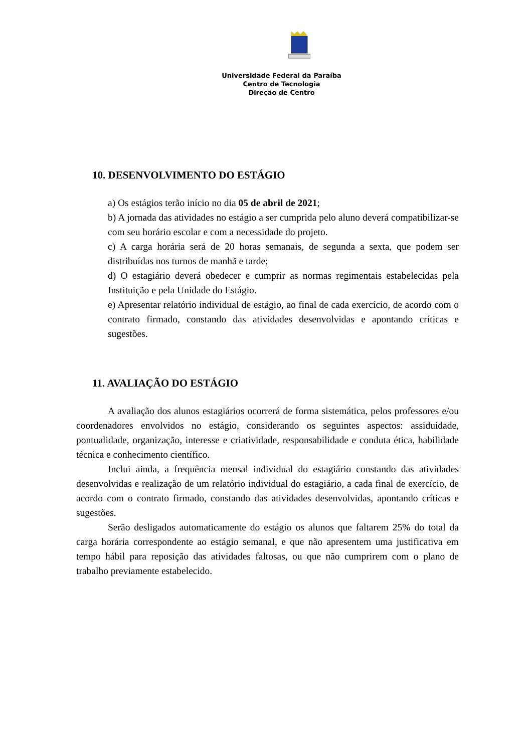Universidade Federal da Paraíba
Centro de Tecnologia
Direção de Centro
10. DESENVOLVIMENTO DO ESTÁGIO
a) Os estágios terão início no dia 05 de abril de 2021;
b) A jornada das atividades no estágio a ser cumprida pelo aluno deverá compatibilizar-se com seu horário escolar e com a necessidade do projeto.
c) A carga horária será de 20 horas semanais, de segunda a sexta, que podem ser distribuídas nos turnos de manhã e tarde;
d) O estagiário deverá obedecer e cumprir as normas regimentais estabelecidas pela Instituição e pela Unidade do Estágio.
e) Apresentar relatório individual de estágio, ao final de cada exercício, de acordo com o contrato firmado, constando das atividades desenvolvidas e apontando críticas e sugestões.
11. AVALIAÇÃO DO ESTÁGIO
A avaliação dos alunos estagiários ocorrerá de forma sistemática, pelos professores e/ou coordenadores envolvidos no estágio, considerando os seguintes aspectos: assiduidade, pontualidade, organização, interesse e criatividade, responsabilidade e conduta ética, habilidade técnica e conhecimento científico.
Inclui ainda, a frequência mensal individual do estagiário constando das atividades desenvolvidas e realização de um relatório individual do estagiário, a cada final de exercício, de acordo com o contrato firmado, constando das atividades desenvolvidas, apontando críticas e sugestões.
Serão desligados automaticamente do estágio os alunos que faltarem 25% do total da carga horária correspondente ao estágio semanal, e que não apresentem uma justificativa em tempo hábil para reposição das atividades faltosas, ou que não cumprirem com o plano de trabalho previamente estabelecido.